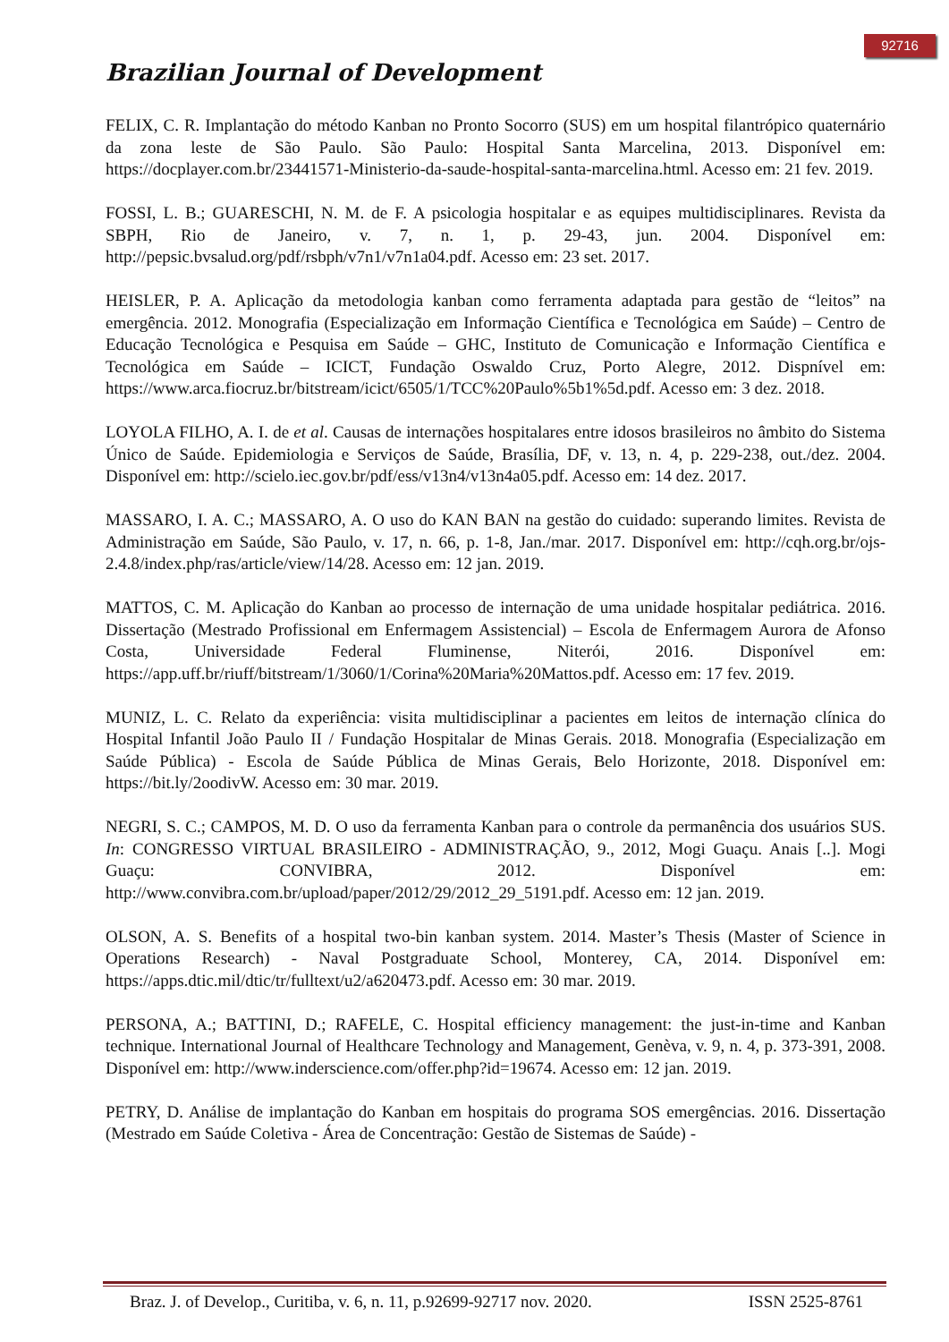92716
Brazilian Journal of Development
FELIX, C. R. Implantação do método Kanban no Pronto Socorro (SUS) em um hospital filantrópico quaternário da zona leste de São Paulo. São Paulo: Hospital Santa Marcelina, 2013. Disponível em: https://docplayer.com.br/23441571-Ministerio-da-saude-hospital-santa-marcelina.html. Acesso em: 21 fev. 2019.
FOSSI, L. B.; GUARESCHI, N. M. de F. A psicologia hospitalar e as equipes multidisciplinares. Revista da SBPH, Rio de Janeiro, v. 7, n. 1, p. 29-43, jun. 2004. Disponível em: http://pepsic.bvsalud.org/pdf/rsbph/v7n1/v7n1a04.pdf. Acesso em: 23 set. 2017.
HEISLER, P. A. Aplicação da metodologia kanban como ferramenta adaptada para gestão de “leitos” na emergência. 2012. Monografia (Especialização em Informação Científica e Tecnológica em Saúde) – Centro de Educação Tecnológica e Pesquisa em Saúde – GHC, Instituto de Comunicação e Informação Científica e Tecnológica em Saúde – ICICT, Fundação Oswaldo Cruz, Porto Alegre, 2012. Dispnível em: https://www.arca.fiocruz.br/bitstream/icict/6505/1/TCC%20Paulo%5b1%5d.pdf. Acesso em: 3 dez. 2018.
LOYOLA FILHO, A. I. de et al. Causas de internações hospitalares entre idosos brasileiros no âmbito do Sistema Único de Saúde. Epidemiologia e Serviços de Saúde, Brasília, DF, v. 13, n. 4, p. 229-238, out./dez. 2004. Disponível em: http://scielo.iec.gov.br/pdf/ess/v13n4/v13n4a05.pdf. Acesso em: 14 dez. 2017.
MASSARO, I. A. C.; MASSARO, A. O uso do KAN BAN na gestão do cuidado: superando limites. Revista de Administração em Saúde, São Paulo, v. 17, n. 66, p. 1-8, Jan./mar. 2017. Disponível em: http://cqh.org.br/ojs-2.4.8/index.php/ras/article/view/14/28. Acesso em: 12 jan. 2019.
MATTOS, C. M. Aplicação do Kanban ao processo de internação de uma unidade hospitalar pediátrica. 2016. Dissertação (Mestrado Profissional em Enfermagem Assistencial) – Escola de Enfermagem Aurora de Afonso Costa, Universidade Federal Fluminense, Niterói, 2016. Disponível em: https://app.uff.br/riuff/bitstream/1/3060/1/Corina%20Maria%20Mattos.pdf. Acesso em: 17 fev. 2019.
MUNIZ, L. C. Relato da experiência: visita multidisciplinar a pacientes em leitos de internação clínica do Hospital Infantil João Paulo II / Fundação Hospitalar de Minas Gerais. 2018. Monografia (Especialização em Saúde Pública) - Escola de Saúde Pública de Minas Gerais, Belo Horizonte, 2018. Disponível em: https://bit.ly/2oodivW. Acesso em: 30 mar. 2019.
NEGRI, S. C.; CAMPOS, M. D. O uso da ferramenta Kanban para o controle da permanência dos usuários SUS. In: CONGRESSO VIRTUAL BRASILEIRO - ADMINISTRAÇÃO, 9., 2012, Mogi Guaçu. Anais [..]. Mogi Guaçu: CONVIBRA, 2012. Disponível em: http://www.convibra.com.br/upload/paper/2012/29/2012_29_5191.pdf. Acesso em: 12 jan. 2019.
OLSON, A. S. Benefits of a hospital two-bin kanban system. 2014. Master’s Thesis (Master of Science in Operations Research) - Naval Postgraduate School, Monterey, CA, 2014. Disponível em: https://apps.dtic.mil/dtic/tr/fulltext/u2/a620473.pdf. Acesso em: 30 mar. 2019.
PERSONA, A.; BATTINI, D.; RAFELE, C. Hospital efficiency management: the just-in-time and Kanban technique. International Journal of Healthcare Technology and Management, Genèva, v. 9, n. 4, p. 373-391, 2008. Disponível em: http://www.inderscience.com/offer.php?id=19674. Acesso em: 12 jan. 2019.
PETRY, D. Análise de implantação do Kanban em hospitais do programa SOS emergências. 2016. Dissertação (Mestrado em Saúde Coletiva - Área de Concentração: Gestão de Sistemas de Saúde) -
Braz. J. of Develop., Curitiba, v. 6, n. 11, p.92699-92717 nov. 2020. ISSN 2525-8761